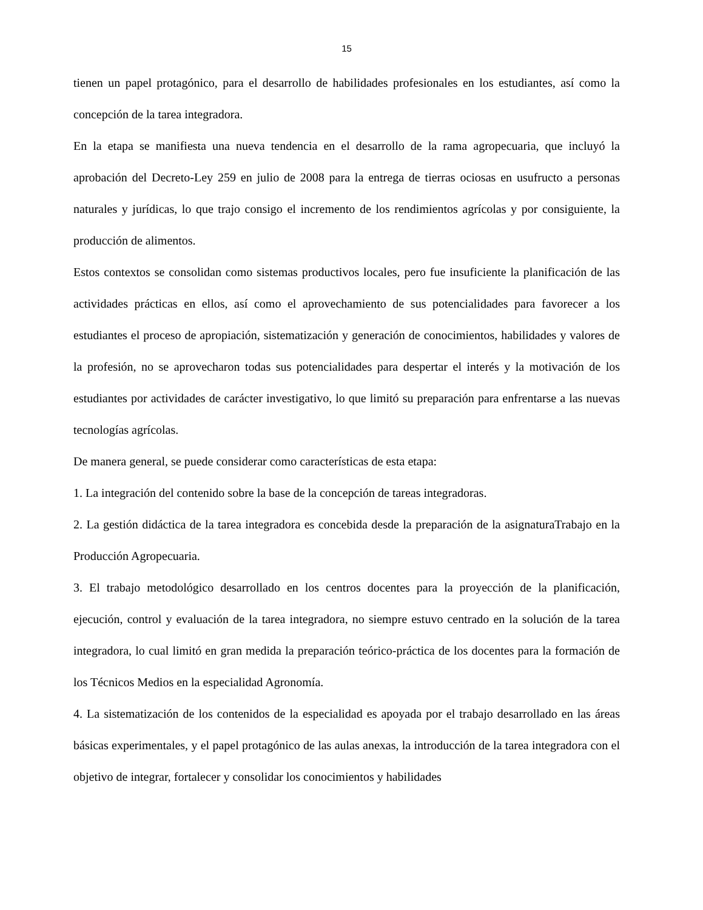15
tienen un papel protagónico, para el desarrollo de habilidades profesionales en los estudiantes, así como la concepción de la tarea integradora.
En la etapa se manifiesta una nueva tendencia en el desarrollo de la rama agropecuaria, que incluyó la aprobación del Decreto-Ley 259 en julio de 2008 para la entrega de tierras ociosas en usufructo a personas naturales y jurídicas, lo que trajo consigo el incremento de los rendimientos agrícolas y por consiguiente, la producción de alimentos.
Estos contextos se consolidan como sistemas productivos locales, pero fue insuficiente la planificación de las actividades prácticas en ellos, así como el aprovechamiento de sus potencialidades para favorecer a los estudiantes el proceso de apropiación, sistematización y generación de conocimientos, habilidades y valores de la profesión, no se aprovecharon todas sus potencialidades para despertar el interés y la motivación de los estudiantes por actividades de carácter investigativo, lo que limitó su preparación para enfrentarse a las nuevas tecnologías agrícolas.
De manera general, se puede considerar como características de esta etapa:
1. La integración del contenido sobre la base de la concepción de tareas integradoras.
2. La gestión didáctica de la tarea integradora es concebida desde la preparación de la asignaturaTrabajo en la Producción Agropecuaria.
3. El trabajo metodológico desarrollado en los centros docentes para la proyección de la planificación, ejecución, control y evaluación de la tarea integradora, no siempre estuvo centrado en la solución de la tarea integradora, lo cual limitó en gran medida la preparación teórico-práctica de los docentes para la formación de los Técnicos Medios en la especialidad Agronomía.
4. La sistematización de los contenidos de la especialidad es apoyada por el trabajo desarrollado en las áreas básicas experimentales, y el papel protagónico de las aulas anexas, la introducción de la tarea integradora con el objetivo de integrar, fortalecer y consolidar los conocimientos y habilidades